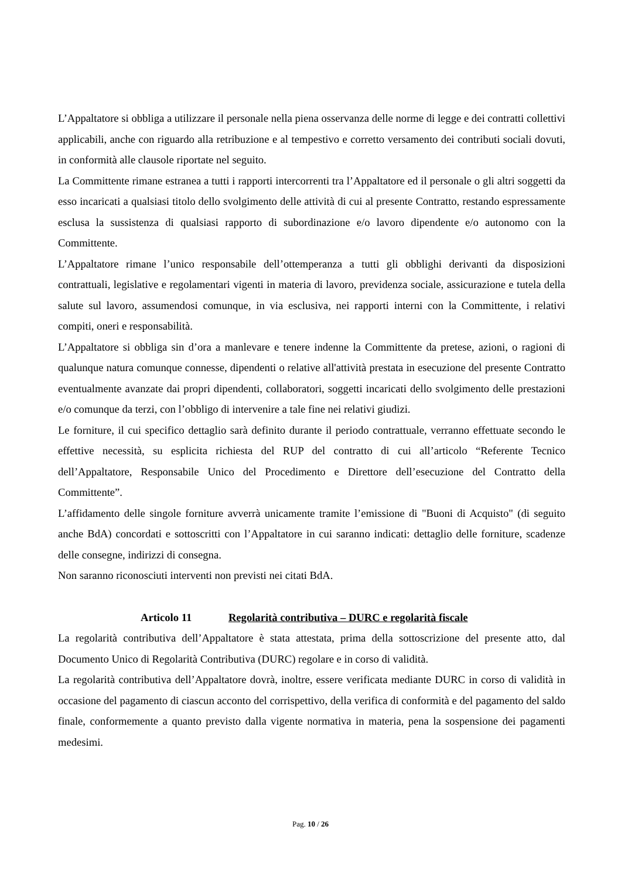L’Appaltatore si obbliga a utilizzare il personale nella piena osservanza delle norme di legge e dei contratti collettivi applicabili, anche con riguardo alla retribuzione e al tempestivo e corretto versamento dei contributi sociali dovuti, in conformità alle clausole riportate nel seguito.
La Committente rimane estranea a tutti i rapporti intercorrenti tra l’Appaltatore ed il personale o gli altri soggetti da esso incaricati a qualsiasi titolo dello svolgimento delle attività di cui al presente Contratto, restando espressamente esclusa la sussistenza di qualsiasi rapporto di subordinazione e/o lavoro dipendente e/o autonomo con la Committente.
L’Appaltatore rimane l’unico responsabile dell’ottemperanza a tutti gli obblighi derivanti da disposizioni contrattuali, legislative e regolamentari vigenti in materia di lavoro, previdenza sociale, assicurazione e tutela della salute sul lavoro, assumendosi comunque, in via esclusiva, nei rapporti interni con la Committente, i relativi compiti, oneri e responsabilità.
L’Appaltatore si obbliga sin d’ora a manlevare e tenere indenne la Committente da pretese, azioni, o ragioni di qualunque natura comunque connesse, dipendenti o relative all'attività prestata in esecuzione del presente Contratto eventualmente avanzate dai propri dipendenti, collaboratori, soggetti incaricati dello svolgimento delle prestazioni e/o comunque da terzi, con l’obbligo di intervenire a tale fine nei relativi giudizi.
Le forniture, il cui specifico dettaglio sarà definito durante il periodo contrattuale, verranno effettuate secondo le effettive necessità, su esplicita richiesta del RUP del contratto di cui all’articolo “Referente Tecnico dell’Appaltatore, Responsabile Unico del Procedimento e Direttore dell’esecuzione del Contratto della Committente”.
L’affidamento delle singole forniture avverrà unicamente tramite l’emissione di "Buoni di Acquisto" (di seguito anche BdA) concordati e sottoscritti con l’Appaltatore in cui saranno indicati: dettaglio delle forniture, scadenze delle consegne, indirizzi di consegna.
Non saranno riconosciuti interventi non previsti nei citati BdA.
Articolo 11 Regolarità contributiva – DURC e regolarità fiscale
La regolarità contributiva dell’Appaltatore è stata attestata, prima della sottoscrizione del presente atto, dal Documento Unico di Regolarità Contributiva (DURC) regolare e in corso di validità.
La regolarità contributiva dell’Appaltatore dovrà, inoltre, essere verificata mediante DURC in corso di validità in occasione del pagamento di ciascun acconto del corrispettivo, della verifica di conformità e del pagamento del saldo finale, conformemente a quanto previsto dalla vigente normativa in materia, pena la sospensione dei pagamenti medesimi.
Pag. 10 / 26